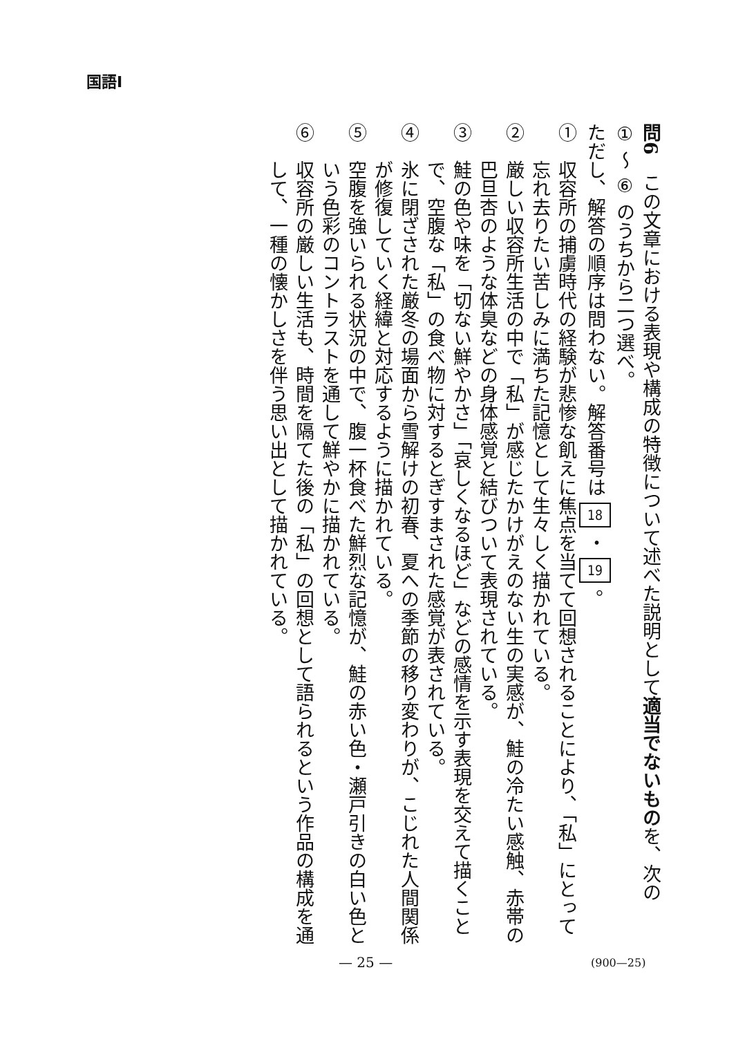国語Ⅰ
問6　この文章における表現や構成の特徴について述べた説明として適当でないものを、次の ① ～ ⑥ のうちから二つ選べ。
ただし、解答の順序は問わない。解答番号は 18 ・ 19 。
①　収容所の捕虜時代の経験が悲惨な飢えに焦点を当てて回想されることにより、「私」にとって忘れ去りたい苦しみに満ちた記憶として生々しく描かれている。
②　厳しい収容所生活の中で「私」が感じたかけがえのない生の実感が、鮭の冷たい感触、赤帯の巴旦杏のような体臭などの身体感覚と結びついて表現されている。
③　鮭の色や味を「切ない鮮やかさ」「哀しくなるほど」などの感情を示す表現を交えて描くことで、空腹な「私」の食べ物に対するとぎすまされた感覚が表されている。
④　氷に閉ざされた厳冬の場面から雪解けの初春、夏への季節の移り変わりが、こじれた人間関係が修復していく経緯と対応するように描かれている。
⑤　空腹を強いられる状況の中で、腹一杯食べた鮮烈な記憶が、鮭の赤い色・瀬戸引きの白い色という色彩のコントラストを通して鮮やかに描かれている。
⑥　収容所の厳しい生活も、時間を隔てた後の「私」の回想として語られるという作品の構成を通して、一種の懐かしさを伴う思い出として描かれている。
— 25 — (900—25)